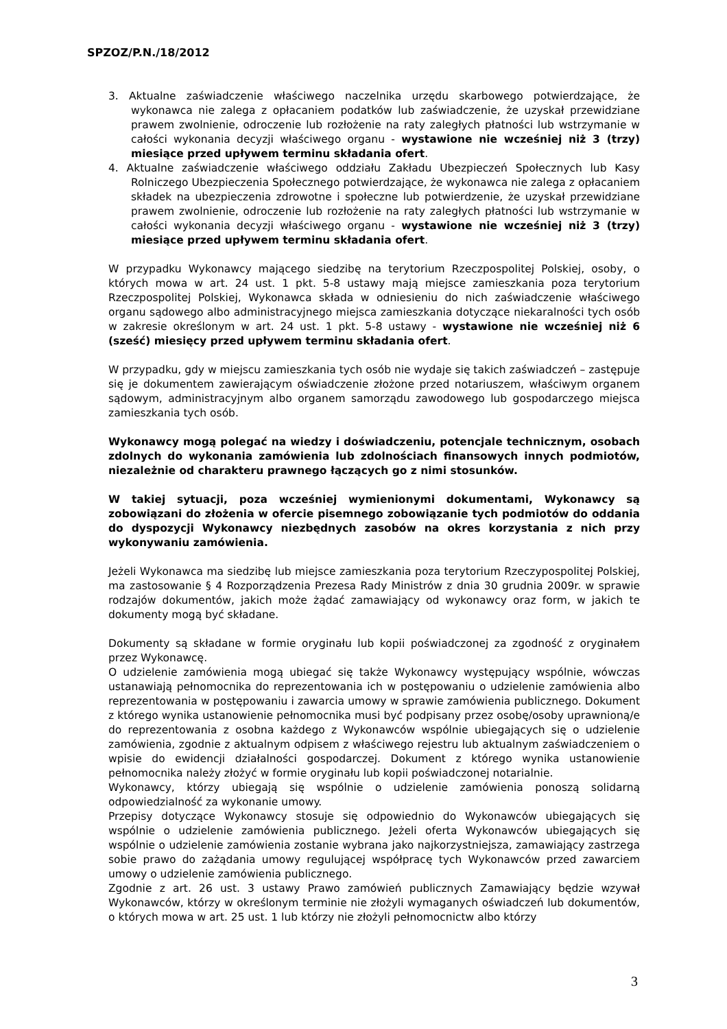SPZOZ/P.N./18/2012
3. Aktualne zaświadczenie właściwego naczelnika urzędu skarbowego potwierdzające, że wykonawca nie zalega z opłacaniem podatków lub zaświadczenie, że uzyskał przewidziane prawem zwolnienie, odroczenie lub rozłożenie na raty zaległych płatności lub wstrzymanie w całości wykonania decyzji właściwego organu - wystawione nie wcześniej niż 3 (trzy) miesiące przed upływem terminu składania ofert.
4. Aktualne zaświadczenie właściwego oddziału Zakładu Ubezpieczeń Społecznych lub Kasy Rolniczego Ubezpieczenia Społecznego potwierdzające, że wykonawca nie zalega z opłacaniem składek na ubezpieczenia zdrowotne i społeczne lub potwierdzenie, że uzyskał przewidziane prawem zwolnienie, odroczenie lub rozłożenie na raty zaległych płatności lub wstrzymanie w całości wykonania decyzji właściwego organu - wystawione nie wcześniej niż 3 (trzy) miesiące przed upływem terminu składania ofert.
W przypadku Wykonawcy mającego siedzibę na terytorium Rzeczpospolitej Polskiej, osoby, o których mowa w art. 24 ust. 1 pkt. 5-8 ustawy mają miejsce zamieszkania poza terytorium Rzeczpospolitej Polskiej, Wykonawca składa w odniesieniu do nich zaświadczenie właściwego organu sądowego albo administracyjnego miejsca zamieszkania dotyczące niekaralności tych osób w zakresie określonym w art. 24 ust. 1 pkt. 5-8 ustawy - wystawione nie wcześniej niż 6 (sześć) miesięcy przed upływem terminu składania ofert.
W przypadku, gdy w miejscu zamieszkania tych osób nie wydaje się takich zaświadczeń – zastępuje się je dokumentem zawierającym oświadczenie złożone przed notariuszem, właściwym organem sądowym, administracyjnym albo organem samorządu zawodowego lub gospodarczego miejsca zamieszkania tych osób.
Wykonawcy mogą polegać na wiedzy i doświadczeniu, potencjale technicznym, osobach zdolnych do wykonania zamówienia lub zdolnościach finansowych innych podmiotów, niezależnie od charakteru prawnego łączących go z nimi stosunków.
W takiej sytuacji, poza wcześniej wymienionymi dokumentami, Wykonawcy są zobowiązani do złożenia w ofercie pisemnego zobowiązanie tych podmiotów do oddania do dyspozycji Wykonawcy niezbędnych zasobów na okres korzystania z nich przy wykonywaniu zamówienia.
Jeżeli Wykonawca ma siedzibę lub miejsce zamieszkania poza terytorium Rzeczypospolitej Polskiej, ma zastosowanie § 4 Rozporządzenia Prezesa Rady Ministrów z dnia 30 grudnia 2009r. w sprawie rodzajów dokumentów, jakich może żądać zamawiający od wykonawcy oraz form, w jakich te dokumenty mogą być składane.
Dokumenty są składane w formie oryginału lub kopii poświadczonej za zgodność z oryginałem przez Wykonawcę.
O udzielenie zamówienia mogą ubiegać się także Wykonawcy występujący wspólnie, wówczas ustanawiają pełnomocnika do reprezentowania ich w postępowaniu o udzielenie zamówienia albo reprezentowania w postępowaniu i zawarcia umowy w sprawie zamówienia publicznego. Dokument z którego wynika ustanowienie pełnomocnika musi być podpisany przez osobę/osoby uprawnioną/e do reprezentowania z osobna każdego z Wykonawców wspólnie ubiegających się o udzielenie zamówienia, zgodnie z aktualnym odpisem z właściwego rejestru lub aktualnym zaświadczeniem o wpisie do ewidencji działalności gospodarczej. Dokument z którego wynika ustanowienie pełnomocnika należy złożyć w formie oryginału lub kopii poświadczonej notarialnie.
Wykonawcy, którzy ubiegają się wspólnie o udzielenie zamówienia ponoszą solidarną odpowiedzialność za wykonanie umowy.
Przepisy dotyczące Wykonawcy stosuje się odpowiednio do Wykonawców ubiegających się wspólnie o udzielenie zamówienia publicznego. Jeżeli oferta Wykonawców ubiegających się wspólnie o udzielenie zamówienia zostanie wybrana jako najkorzystniejsza, zamawiający zastrzega sobie prawo do zażądania umowy regulującej współpracę tych Wykonawców przed zawarciem umowy o udzielenie zamówienia publicznego.
Zgodnie z art. 26 ust. 3 ustawy Prawo zamówień publicznych Zamawiający będzie wzywał Wykonawców, którzy w określonym terminie nie złożyli wymaganych oświadczeń lub dokumentów, o których mowa w art. 25 ust. 1 lub którzy nie złożyli pełnomocnictw albo którzy
3